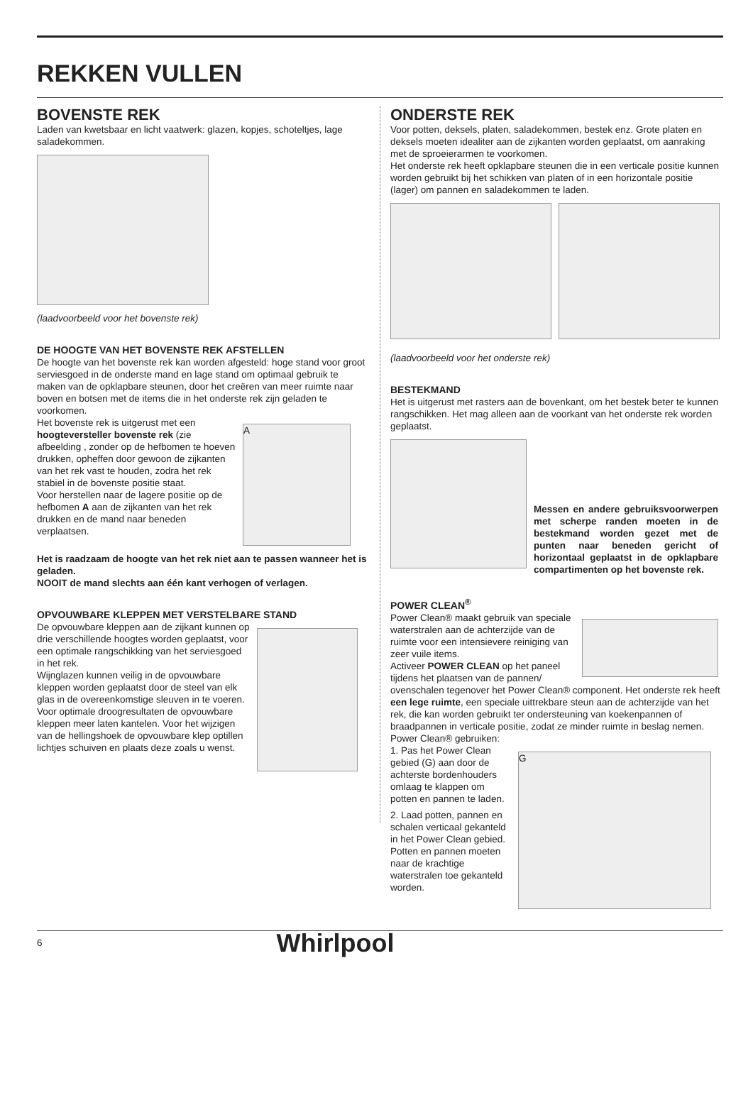REKKEN VULLEN
BOVENSTE REK
Laden van kwetsbaar en licht vaatwerk: glazen, kopjes, schoteltjes, lage saladekommen.
(laadvoorbeeld voor het bovenste rek)
DE HOOGTE VAN HET BOVENSTE REK AFSTELLEN
De hoogte van het bovenste rek kan worden afgesteld: hoge stand voor groot serviesgoed in de onderste mand en lage stand om optimaal gebruik te maken van de opklapbare steunen, door het creëren van meer ruimte naar boven en botsen met de items die in het onderste rek zijn geladen te voorkomen.
Het bovenste rek is uitgerust met een hoogteversteller bovenste rek (zie afbeelding , zonder op de hefbomen te hoeven drukken, opheffen door gewoon de zijkanten van het rek vast te houden, zodra het rek stabiel in de bovenste positie staat.
Voor herstellen naar de lagere positie op de hefbomen A aan de zijkanten van het rek drukken en de mand naar beneden verplaatsen.
A
Het is raadzaam de hoogte van het rek niet aan te passen wanneer het is geladen.
NOOIT de mand slechts aan één kant verhogen of verlagen.
OPVOUWBARE KLEPPEN MET VERSTELBARE STAND
De opvouwbare kleppen aan de zijkant kunnen op drie verschillende hoogtes worden geplaatst, voor een optimale rangschikking van het serviesgoed in het rek.
Wijnglazen kunnen veilig in de opvouwbare kleppen worden geplaatst door de steel van elk glas in de overeenkomstige sleuven in te voeren.
Voor optimale droogresultaten de opvouwbare kleppen meer laten kantelen. Voor het wijzigen van de hellingshoek de opvouwbare klep optillen lichtjes schuiven en plaats deze zoals u wenst.
ONDERSTE REK
Voor potten, deksels, platen, saladekommen, bestek enz. Grote platen en deksels moeten idealiter aan de zijkanten worden geplaatst, om aanraking met de sproeierarmen te voorkomen.
Het onderste rek heeft opklapbare steunen die in een verticale positie kunnen worden gebruikt bij het schikken van platen of in een horizontale positie (lager) om pannen en saladekommen te laden.
(laadvoorbeeld voor het onderste rek)
BESTEKMAND
Het is uitgerust met rasters aan de bovenkant, om het bestek beter te kunnen rangschikken. Het mag alleen aan de voorkant van het onderste rek worden geplaatst.
Messen en andere gebruiksvoorwerpen met scherpe randen moeten in de bestekmand worden gezet met de punten naar beneden gericht of horizontaal geplaatst in de opklapbare compartimenten op het bovenste rek.
POWER CLEAN<sup>®</sup>
Power Clean® maakt gebruik van speciale waterstralen aan de achterzijde van de ruimte voor een intensievere reiniging van zeer vuile items.
Activeer POWER CLEAN op het paneel tijdens het plaatsen van de pannen/
ovenschalen tegenover het Power Clean® component. Het onderste rek heeft een lege ruimte, een speciale uittrekbare steun aan de achterzijde van het rek, die kan worden gebruikt ter ondersteuning van koekenpannen of braadpannen in verticale positie, zodat ze minder ruimte in beslag nemen.
Power Clean® gebruiken:
1. Pas het Power Clean gebied (G) aan door de achterste bordenhouders omlaag te klappen om potten en pannen te laden.
2. Laad potten, pannen en schalen verticaal gekanteld in het Power Clean gebied. Potten en pannen moeten naar de krachtige waterstralen toe gekanteld worden.
G
6 Whirlpool